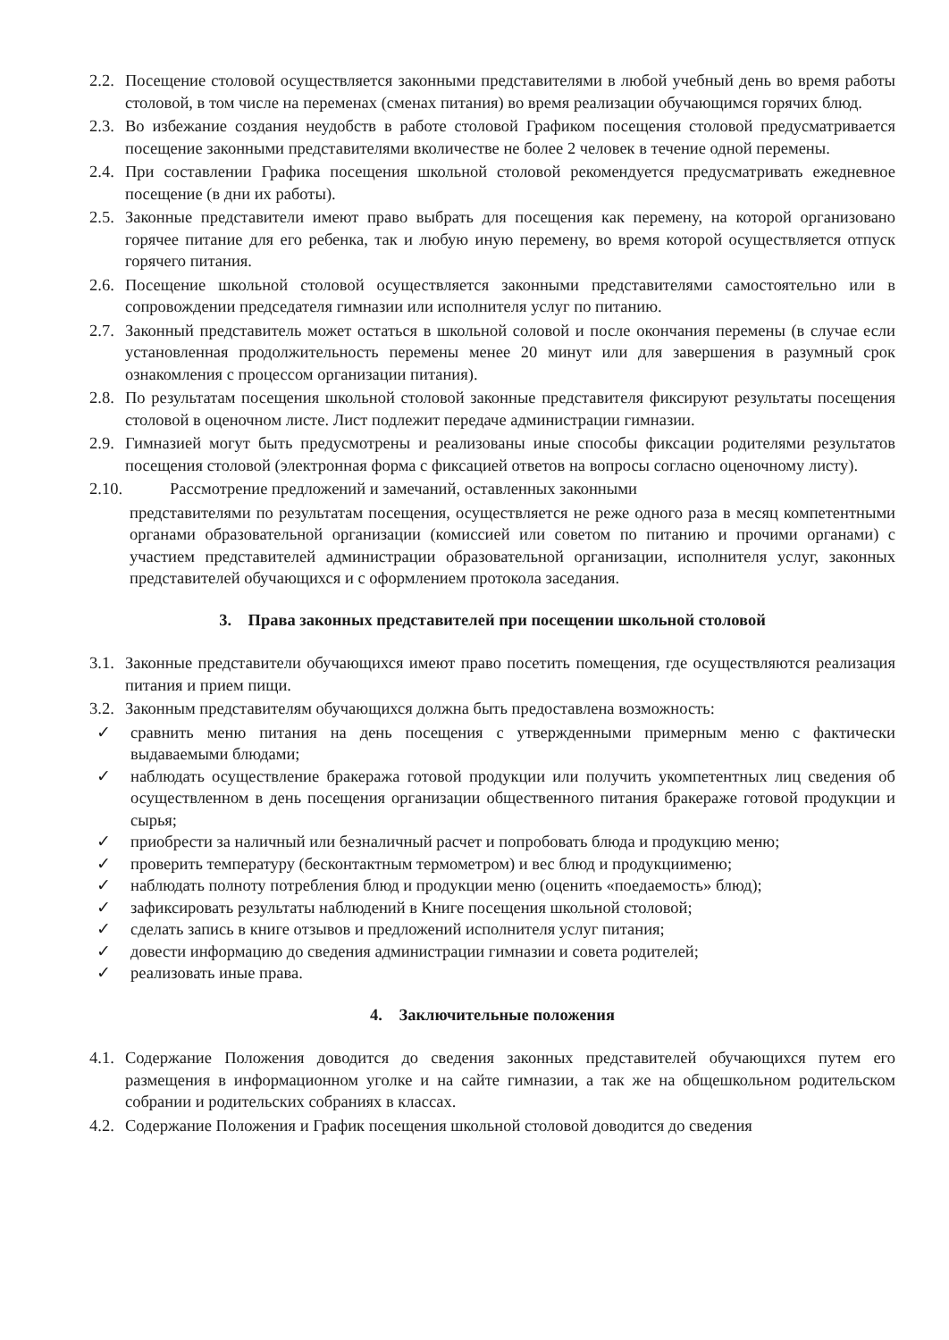2.2. Посещение столовой осуществляется законными представителями в любой учебный день во время работы столовой, в том числе на переменах (сменах питания) во время реализации обучающимся горячих блюд.
2.3. Во избежание создания неудобств в работе столовой Графиком посещения столовой предусматривается посещение законными представителями вколичестве не более 2 человек в течение одной перемены.
2.4. При составлении Графика посещения школьной столовой рекомендуется предусматривать ежедневное посещение (в дни их работы).
2.5. Законные представители имеют право выбрать для посещения как перемену, на которой организовано горячее питание для его ребенка, так и любую иную перемену, во время которой осуществляется отпуск горячего питания.
2.6. Посещение школьной столовой осуществляется законными представителями самостоятельно или в сопровождении председателя гимназии или исполнителя услуг по питанию.
2.7. Законный представитель может остаться в школьной соловой и после окончания перемены (в случае если установленная продолжительность перемены менее 20 минут или для завершения в разумный срок ознакомления с процессом организации питания).
2.8. По результатам посещения школьной столовой законные представителя фиксируют результаты посещения столовой в оценочном листе. Лист подлежит передаче администрации гимназии.
2.9. Гимназией могут быть предусмотрены и реализованы иные способы фиксации родителями результатов посещения столовой (электронная форма с фиксацией ответов на вопросы согласно оценочному листу).
2.10. Рассмотрение предложений и замечаний, оставленных законными
представителями по результатам посещения, осуществляется не реже одного раза в месяц компетентными органами образовательной организации (комиссией или советом по питанию и прочими органами) с участием представителей администрации образовательной организации, исполнителя услуг, законных представителей обучающихся и с оформлением протокола заседания.
3. Права законных представителей при посещении школьной столовой
3.1. Законные представители обучающихся имеют право посетить помещения, где осуществляются реализация питания и прием пищи.
3.2. Законным представителям обучающихся должна быть предоставлена возможность:
✓ сравнить меню питания на день посещения с утвержденными примерным меню с фактически выдаваемыми блюдами;
✓ наблюдать осуществление бракеража готовой продукции или получить укомпетентных лиц сведения об осуществленном в день посещения организации общественного питания бракераже готовой продукции и сырья;
✓ приобрести за наличный или безналичный расчет и попробовать блюда и продукцию меню;
✓ проверить температуру (бесконтактным термометром) и вес блюд и продукциименю;
✓ наблюдать полноту потребления блюд и продукции меню (оценить «поедаемость» блюд);
✓ зафиксировать результаты наблюдений в Книге посещения школьной столовой;
✓ сделать запись в книге отзывов и предложений исполнителя услуг питания;
✓ довести информацию до сведения администрации гимназии и совета родителей;
✓ реализовать иные права.
4. Заключительные положения
4.1. Содержание Положения доводится до сведения законных представителей обучающихся путем его размещения в информационном уголке и на сайте гимназии, а так же на общешкольном родительском собрании и родительских собраниях в классах.
4.2. Содержание Положения и График посещения школьной столовой доводится до сведения